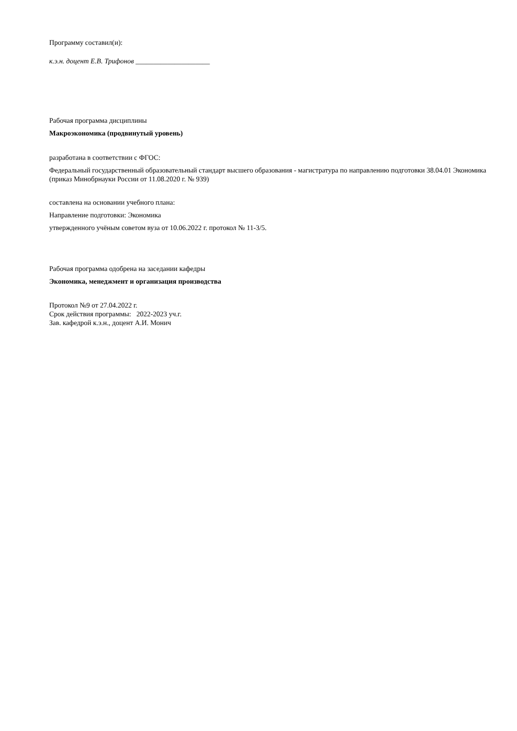Программу составил(и):
к.э.н. доцент Е.В. Трифонов _____________________
Рабочая программа дисциплины
Макроэкономика (продвинутый уровень)
разработана в соответствии с ФГОС:
Федеральный государственный образовательный стандарт высшего образования - магистратура по направлению подготовки 38.04.01 Экономика (приказ Минобрнауки России от 11.08.2020 г. № 939)
составлена на основании учебного плана:
Направление подготовки: Экономика
утвержденного учёным советом вуза от 10.06.2022 г. протокол № 11-3/5.
Рабочая программа одобрена на заседании кафедры
Экономика, менеджмент и организация производства
Протокол №9 от 27.04.2022 г.
Срок действия программы: 2022-2023 уч.г.
Зав. кафедрой к.э.н., доцент А.И. Монич